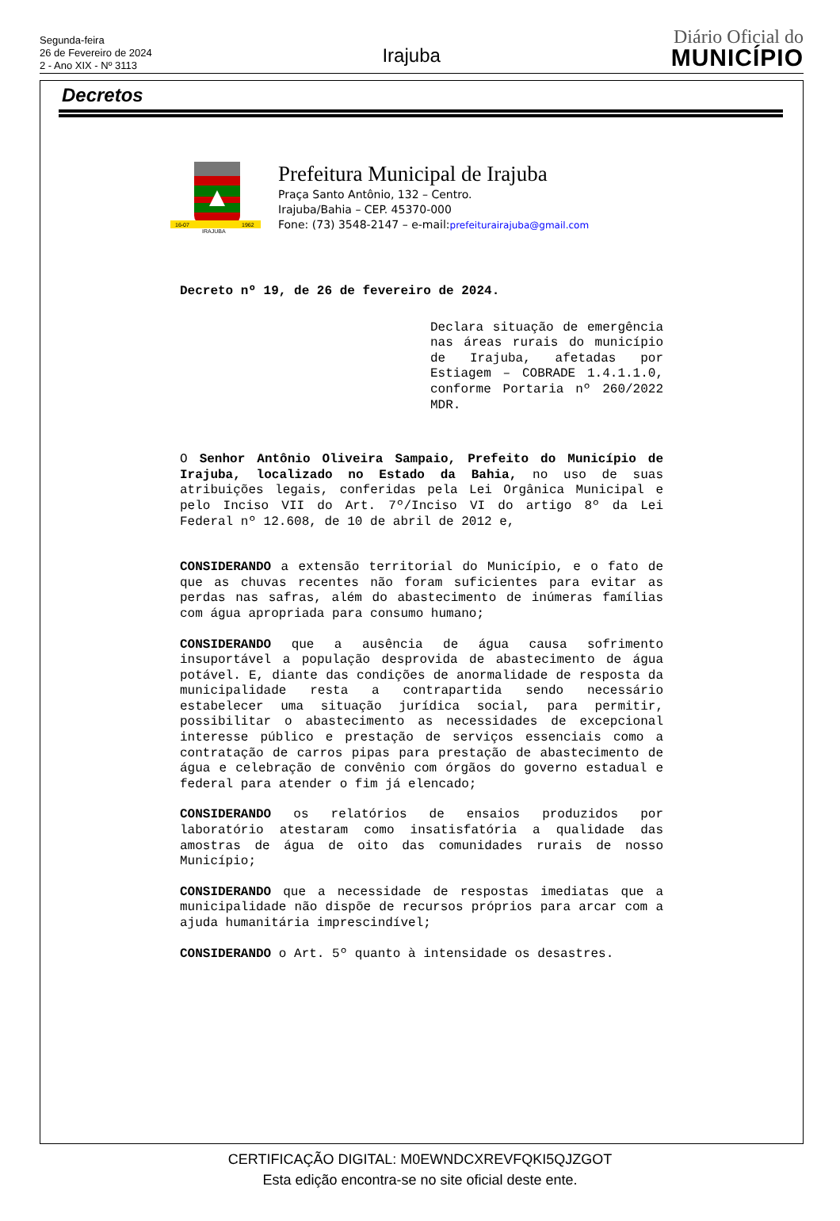Segunda-feira
26 de Fevereiro de 2024
2 - Ano XIX - Nº 3113
Irajuba
Diário Oficial do
MUNICÍPIO
Decretos
16-07
IRAJUBA
1962
Prefeitura Municipal de Irajuba
Praça Santo Antônio, 132 – Centro.
Irajuba/Bahia – CEP. 45370-000
Fone: (73) 3548-2147 – e-mail:prefeiturairajuba@gmail.com
Decreto nº 19, de 26 de fevereiro de 2024.
Declara situação de emergência nas áreas rurais do município de Irajuba, afetadas por Estiagem – COBRADE 1.4.1.1.0, conforme Portaria nº 260/2022 MDR.
O Senhor Antônio Oliveira Sampaio, Prefeito do Município de Irajuba, localizado no Estado da Bahia, no uso de suas atribuições legais, conferidas pela Lei Orgânica Municipal e pelo Inciso VII do Art. 7º/Inciso VI do artigo 8º da Lei Federal nº 12.608, de 10 de abril de 2012 e,
CONSIDERANDO a extensão territorial do Município, e o fato de que as chuvas recentes não foram suficientes para evitar as perdas nas safras, além do abastecimento de inúmeras famílias com água apropriada para consumo humano;
CONSIDERANDO que a ausência de água causa sofrimento insuportável a população desprovida de abastecimento de água potável. E, diante das condições de anormalidade de resposta da municipalidade resta a contrapartida sendo necessário estabelecer uma situação jurídica social, para permitir, possibilitar o abastecimento as necessidades de excepcional interesse público e prestação de serviços essenciais como a contratação de carros pipas para prestação de abastecimento de água e celebração de convênio com órgãos do governo estadual e federal para atender o fim já elencado;
CONSIDERANDO os relatórios de ensaios produzidos por laboratório atestaram como insatisfatória a qualidade das amostras de água de oito das comunidades rurais de nosso Município;
CONSIDERANDO que a necessidade de respostas imediatas que a municipalidade não dispõe de recursos próprios para arcar com a ajuda humanitária imprescindível;
CONSIDERANDO o Art. 5º quanto à intensidade os desastres.
CERTIFICAÇÃO DIGITAL: M0EWNDCXREVFQKI5QJZGOT
Esta edição encontra-se no site oficial deste ente.